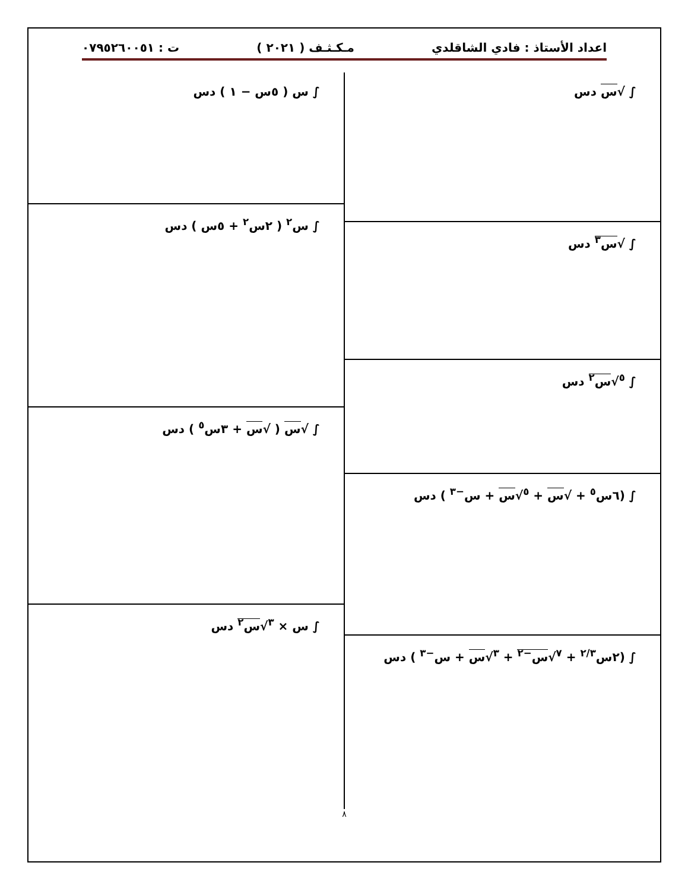اعداد الأستاذ : فادي الشاقلدي مـكـثـف ( ٢٠٢١ ) ت : ٠٧٩٥٢٦٠٠٥١
∫ √س دس
∫ √س<sup>٣</sup> دس
∫ <sup>٥</sup>√س<sup>٢</sup> دس
∫ (٦س<sup>٥</sup> + √س + <sup>٥</sup>√س + س<sup>−٣</sup> ) دس
∫ (٢س<sup>٢/٣</sup> + <sup>٧</sup>√س<sup>−٢</sup> + <sup>٣</sup>√س + س<sup>−٣</sup> ) دس
∫ س ( ٥س − ١ ) دس
∫ س<sup>٢</sup> ( ٢س<sup>٢</sup> + ٥س ) دس
∫ √س ( √س + ٣س<sup>٥</sup> ) دس
∫ س × <sup>٣</sup>√س<sup>٢</sup> دس
٨